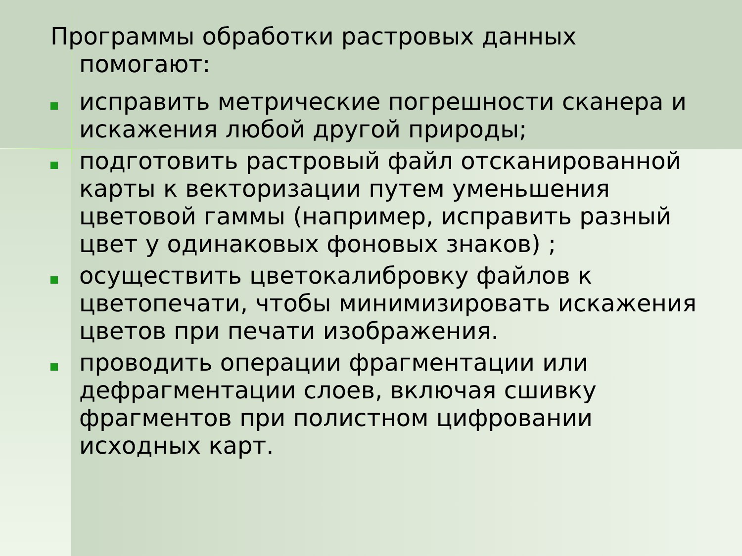Программы обработки растровых данных помогают:
исправить метрические погрешности сканера и искажения любой другой природы;
подготовить растровый файл отсканированной карты к векторизации путем уменьшения цветовой гаммы (например, исправить разный цвет у одинаковых фоновых знаков) ;
осуществить цветокалибровку файлов к цветопечати, чтобы минимизировать искажения цветов при печати изображения.
проводить операции фрагментации или дефрагментации слоев, включая сшивку фрагментов при полистном цифровании исходных карт.